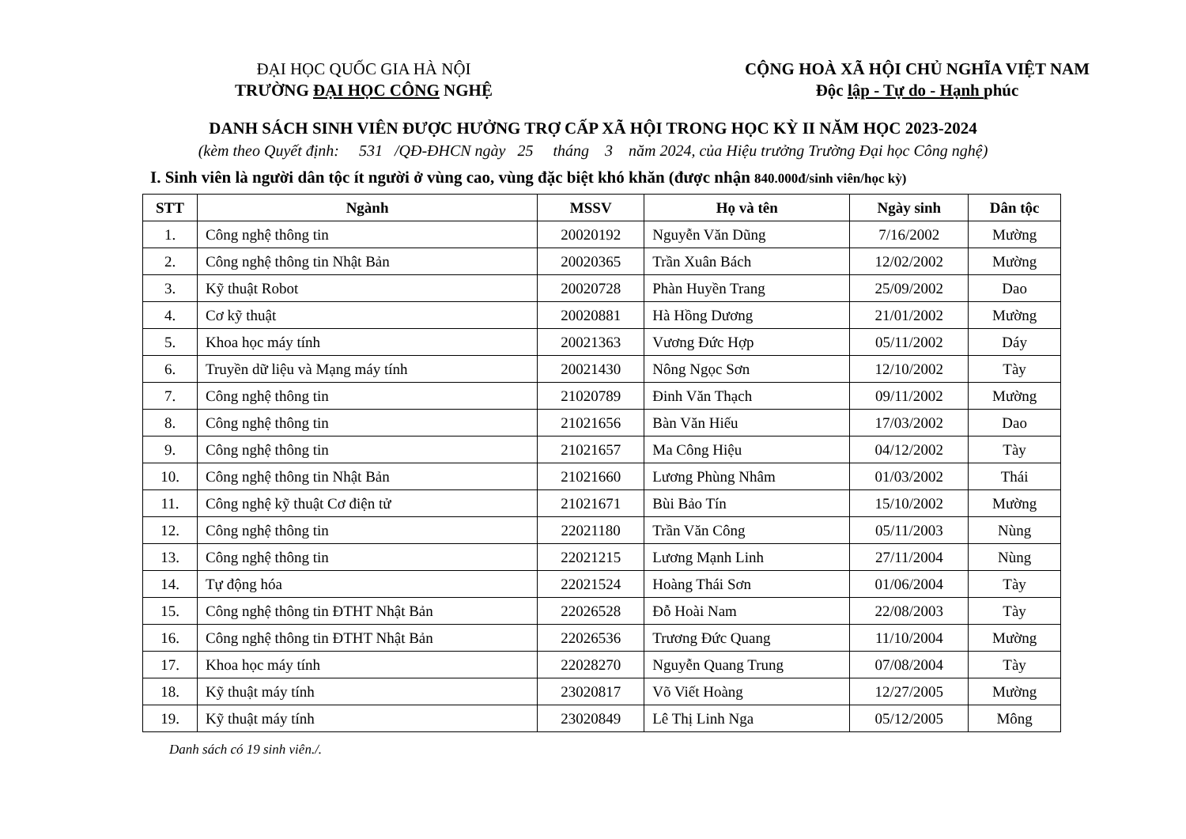ĐẠI HỌC QUỐC GIA HÀ NỘI
TRƯỜNG ĐẠI HỌC CÔNG NGHỆ
CỘNG HOÀ XÃ HỘI CHỦ NGHĨA VIỆT NAM
Độc lập - Tự do - Hạnh phúc
DANH SÁCH SINH VIÊN ĐƯỢC HƯỞNG TRỢ CẤP XÃ HỘI TRONG HỌC KỲ II NĂM HỌC 2023-2024
(kèm theo Quyết định: 531 /QĐ-ĐHCN ngày 25 tháng 3 năm 2024, của Hiệu trưởng Trường Đại học Công nghệ)
I. Sinh viên là người dân tộc ít người ở vùng cao, vùng đặc biệt khó khăn (được nhận 840.000đ/sinh viên/học kỳ)
| STT | Ngành | MSSV | Họ và tên | Ngày sinh | Dân tộc |
| --- | --- | --- | --- | --- | --- |
| 1. | Công nghệ thông tin | 20020192 | Nguyễn Văn Dũng | 7/16/2002 | Mường |
| 2. | Công nghệ thông tin Nhật Bản | 20020365 | Trần Xuân Bách | 12/02/2002 | Mường |
| 3. | Kỹ thuật Robot | 20020728 | Phàn Huyền Trang | 25/09/2002 | Dao |
| 4. | Cơ kỹ thuật | 20020881 | Hà Hồng Dương | 21/01/2002 | Mường |
| 5. | Khoa học máy tính | 20021363 | Vương Đức Hợp | 05/11/2002 | Dáy |
| 6. | Truyền dữ liệu và Mạng máy tính | 20021430 | Nông Ngọc Sơn | 12/10/2002 | Tày |
| 7. | Công nghệ thông tin | 21020789 | Đinh Văn Thạch | 09/11/2002 | Mường |
| 8. | Công nghệ thông tin | 21021656 | Bàn Văn Hiếu | 17/03/2002 | Dao |
| 9. | Công nghệ thông tin | 21021657 | Ma Công Hiệu | 04/12/2002 | Tày |
| 10. | Công nghệ thông tin Nhật Bản | 21021660 | Lương Phùng Nhâm | 01/03/2002 | Thái |
| 11. | Công nghệ kỹ thuật Cơ điện tử | 21021671 | Bùi Bảo Tín | 15/10/2002 | Mường |
| 12. | Công nghệ thông tin | 22021180 | Trần Văn Công | 05/11/2003 | Nùng |
| 13. | Công nghệ thông tin | 22021215 | Lương Mạnh Linh | 27/11/2004 | Nùng |
| 14. | Tự động hóa | 22021524 | Hoàng Thái Sơn | 01/06/2004 | Tày |
| 15. | Công nghệ thông tin ĐTHT Nhật Bản | 22026528 | Đỗ Hoài Nam | 22/08/2003 | Tày |
| 16. | Công nghệ thông tin ĐTHT Nhật Bản | 22026536 | Trương Đức Quang | 11/10/2004 | Mường |
| 17. | Khoa học máy tính | 22028270 | Nguyễn Quang Trung | 07/08/2004 | Tày |
| 18. | Kỹ thuật máy tính | 23020817 | Võ Viết Hoàng | 12/27/2005 | Mường |
| 19. | Kỹ thuật máy tính | 23020849 | Lê Thị Linh Nga | 05/12/2005 | Mông |
Danh sách có 19 sinh viên./.